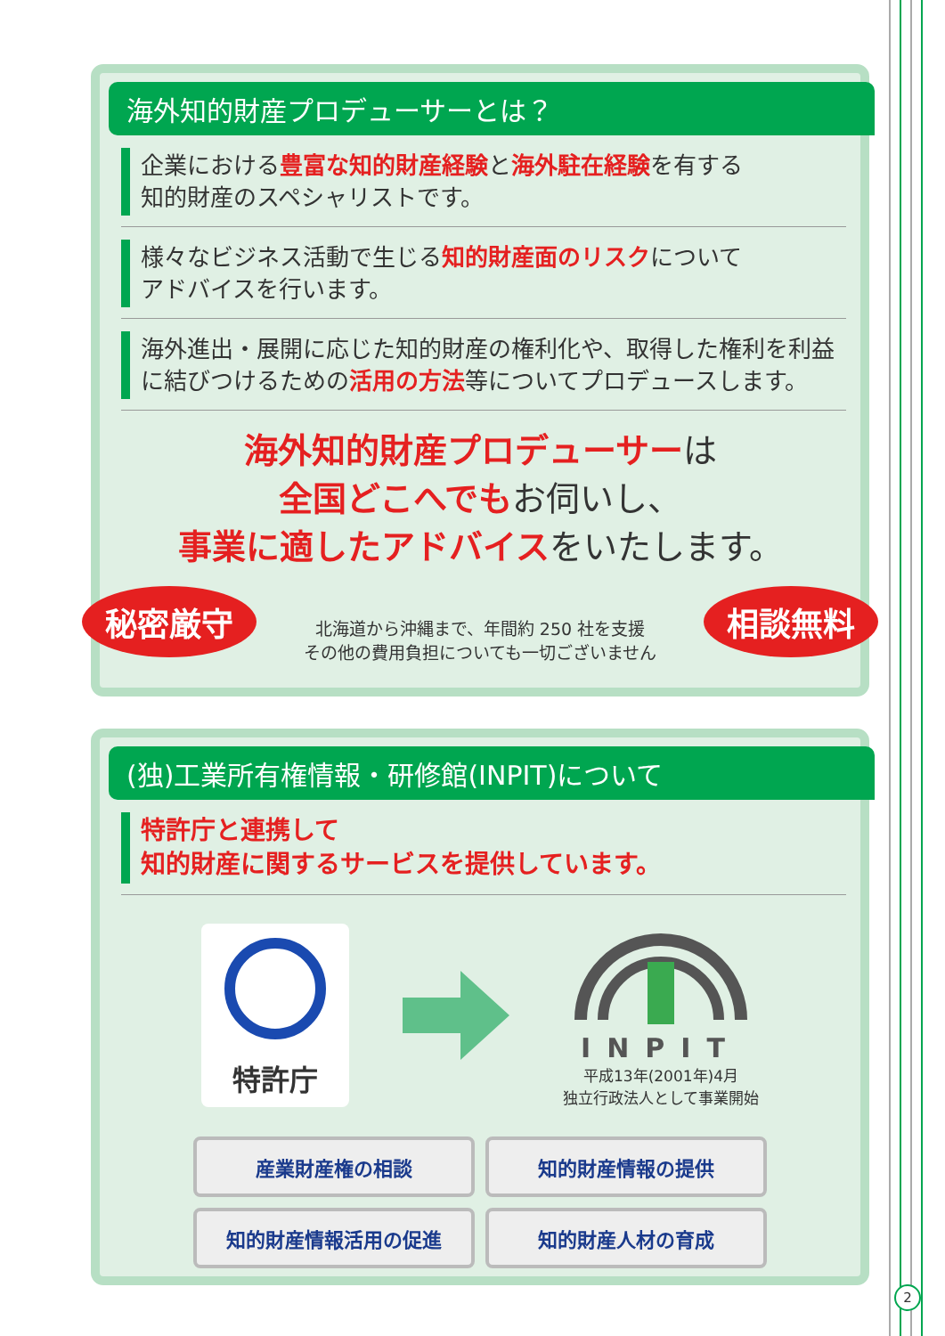海外知的財産プロデューサーとは？
企業における豊富な知的財産経験と海外駐在経験を有する
知的財産のスペシャリストです。
様々なビジネス活動で生じる知的財産面のリスクについて
アドバイスを行います。
海外進出・展開に応じた知的財産の権利化や、取得した権利を利益に結びつけるための活用の方法等についてプロデュースします。
海外知的財産プロデューサーは
全国どこへでもお伺いし、
事業に適したアドバイスをいたします。
秘密厳守
北海道から沖縄まで、年間約 250 社を支援
その他の費用負担についても一切ございません
相談無料
(独)工業所有権情報・研修館(INPIT)について
特許庁と連携して
知的財産に関するサービスを提供しています。
特許庁
INPIT
平成13年(2001年)4月
独立行政法人として事業開始
産業財産権の相談 知的財産情報の提供
知的財産情報活用の促進 知的財産人材の育成
2